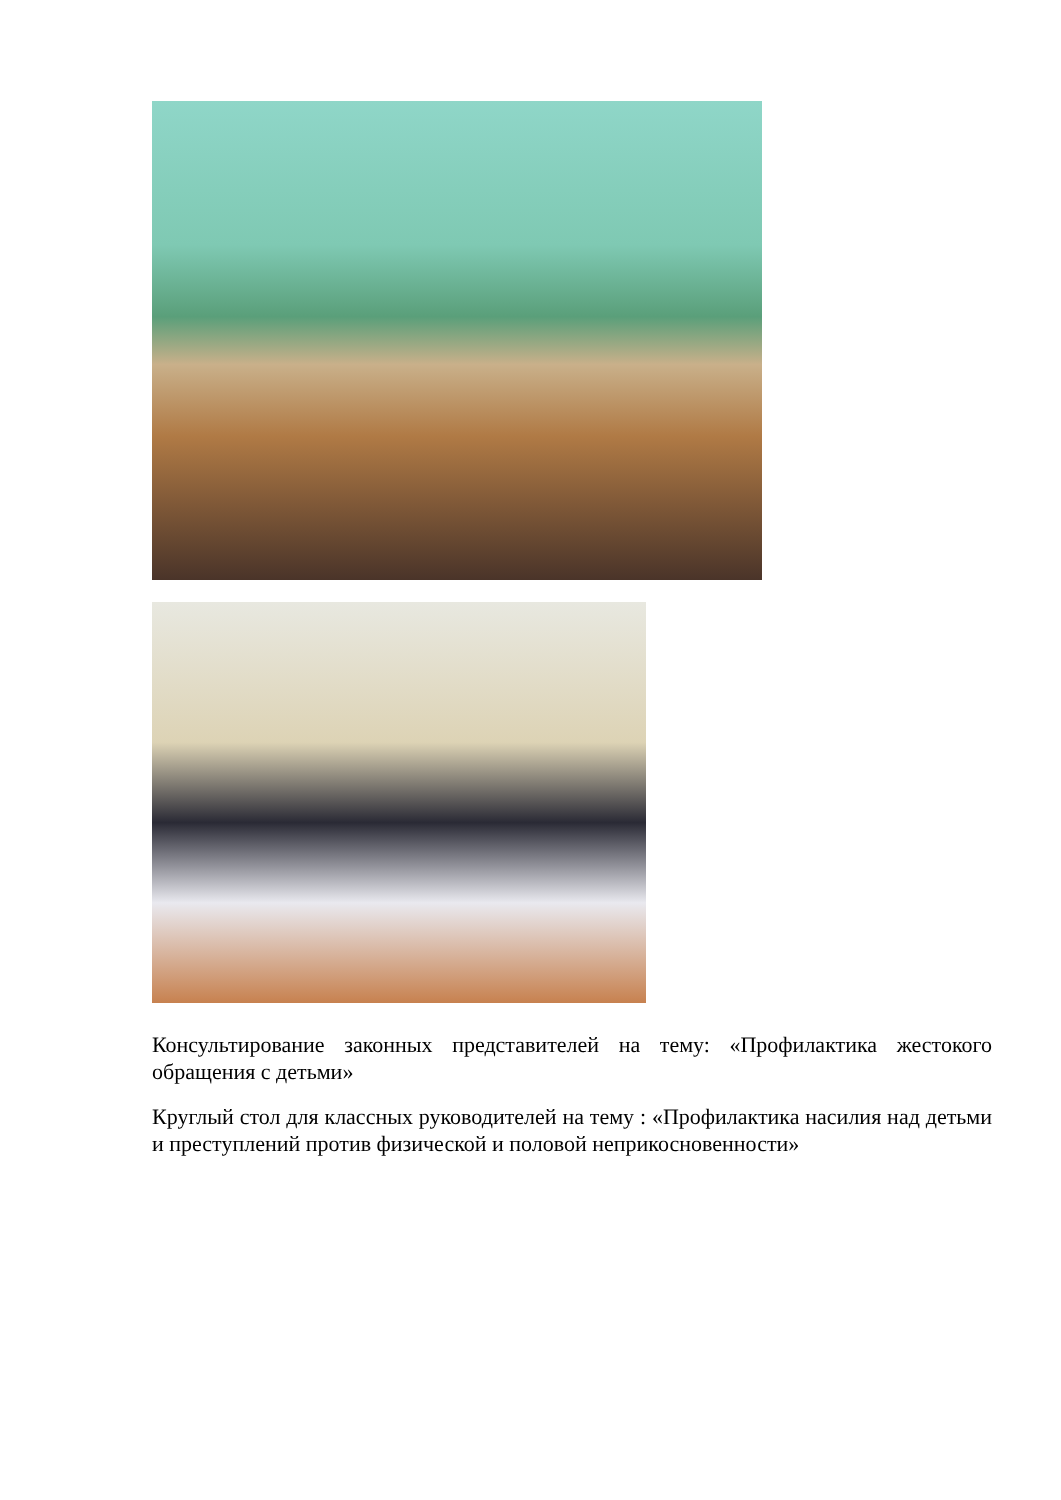Консультирование законных представителей на тему: «Профилактика жестокого обращения с детьми»
Круглый стол для классных руководителей на тему : «Профилактика насилия над детьми и преступлений против физической и половой неприкосновенности»